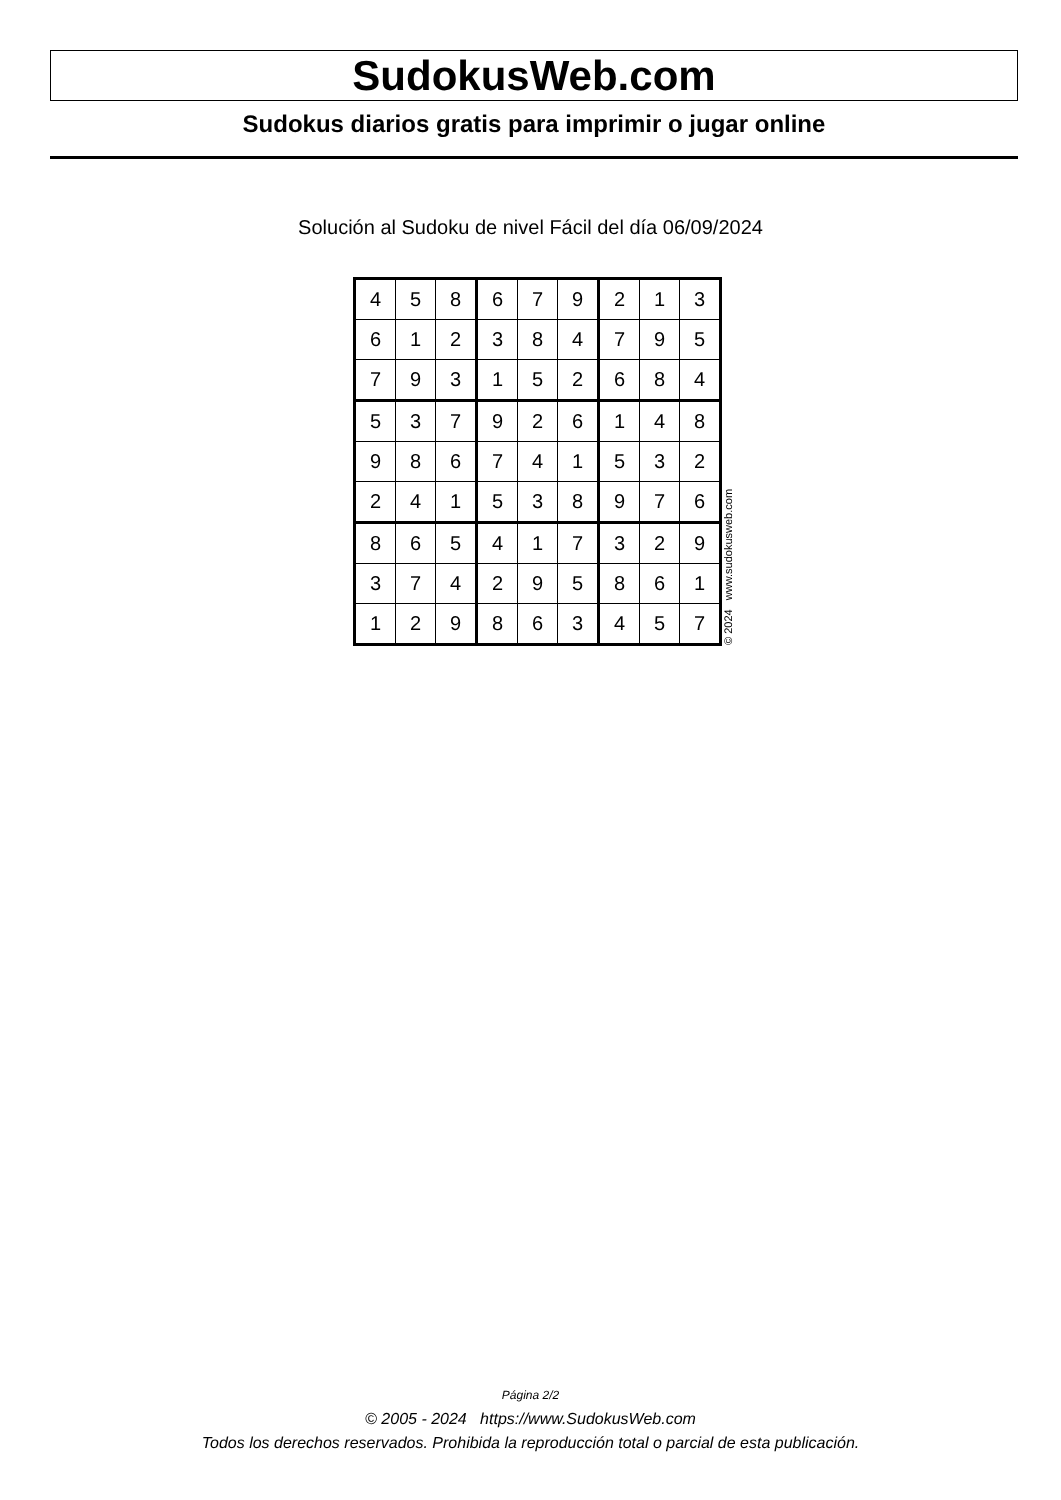SudokusWeb.com
Sudokus diarios gratis para imprimir o jugar online
Solución al Sudoku de nivel Fácil del día 06/09/2024
| 4 | 5 | 8 | 6 | 7 | 9 | 2 | 1 | 3 |
| 6 | 1 | 2 | 3 | 8 | 4 | 7 | 9 | 5 |
| 7 | 9 | 3 | 1 | 5 | 2 | 6 | 8 | 4 |
| 5 | 3 | 7 | 9 | 2 | 6 | 1 | 4 | 8 |
| 9 | 8 | 6 | 7 | 4 | 1 | 5 | 3 | 2 |
| 2 | 4 | 1 | 5 | 3 | 8 | 9 | 7 | 6 |
| 8 | 6 | 5 | 4 | 1 | 7 | 3 | 2 | 9 |
| 3 | 7 | 4 | 2 | 9 | 5 | 8 | 6 | 1 |
| 1 | 2 | 9 | 8 | 6 | 3 | 4 | 5 | 7 |
© 2024 www.sudokusweb.com
Página 2/2
© 2005 - 2024 https://www.SudokusWeb.com
Todos los derechos reservados. Prohibida la reproducción total o parcial de esta publicación.